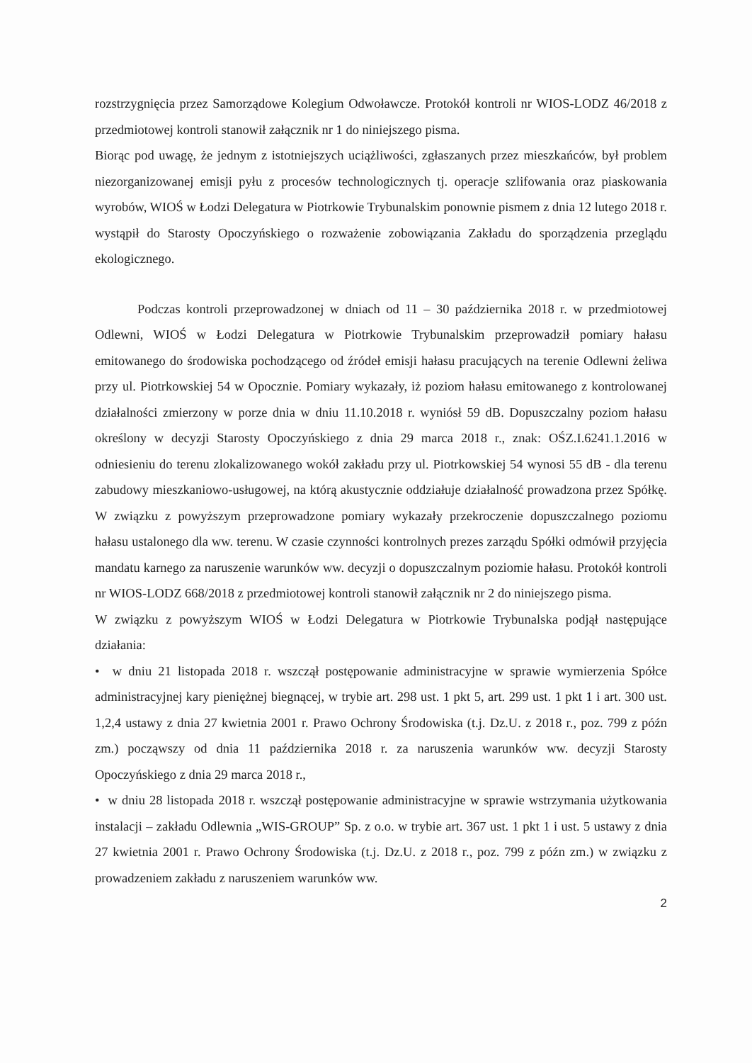rozstrzygnięcia przez Samorządowe Kolegium Odwoławcze. Protokół kontroli nr WIOS-LODZ 46/2018 z przedmiotowej kontroli stanowił załącznik nr 1 do niniejszego pisma.
Biorąc pod uwagę, że jednym z istotniejszych uciążliwości, zgłaszanych przez mieszkańców, był problem niezorganizowanej emisji pyłu z procesów technologicznych tj. operacje szlifowania oraz piaskowania wyrobów, WIOŚ w Łodzi Delegatura w Piotrkowie Trybunalskim ponownie pismem z dnia 12 lutego 2018 r. wystąpił do Starosty Opoczyńskiego o rozważenie zobowiązania Zakładu do sporządzenia przeglądu ekologicznego.
Podczas kontroli przeprowadzonej w dniach od 11 – 30 października 2018 r. w przedmiotowej Odlewni, WIOŚ w Łodzi Delegatura w Piotrkowie Trybunalskim przeprowadził pomiary hałasu emitowanego do środowiska pochodzącego od źródeł emisji hałasu pracujących na terenie Odlewni żeliwa przy ul. Piotrkowskiej 54 w Opocznie. Pomiary wykazały, iż poziom hałasu emitowanego z kontrolowanej działalności zmierzony w porze dnia w dniu 11.10.2018 r. wyniósł 59 dB. Dopuszczalny poziom hałasu określony w decyzji Starosty Opoczyńskiego z dnia 29 marca 2018 r., znak: OŚZ.I.6241.1.2016 w odniesieniu do terenu zlokalizowanego wokół zakładu przy ul. Piotrkowskiej 54 wynosi 55 dB - dla terenu zabudowy mieszkaniowo-usługowej, na którą akustycznie oddziałuje działalność prowadzona przez Spółkę. W związku z powyższym przeprowadzone pomiary wykazały przekroczenie dopuszczalnego poziomu hałasu ustalonego dla ww. terenu. W czasie czynności kontrolnych prezes zarządu Spółki odmówił przyjęcia mandatu karnego za naruszenie warunków ww. decyzji o dopuszczalnym poziomie hałasu. Protokół kontroli nr WIOS-LODZ 668/2018 z przedmiotowej kontroli stanowił załącznik nr 2 do niniejszego pisma.
W związku z powyższym WIOŚ w Łodzi Delegatura w Piotrkowie Trybunalska podjął następujące działania:
• w dniu 21 listopada 2018 r. wszczął postępowanie administracyjne w sprawie wymierzenia Spółce administracyjnej kary pieniężnej biegnącej, w trybie art. 298 ust. 1 pkt 5, art. 299 ust. 1 pkt 1 i art. 300 ust. 1,2,4 ustawy z dnia 27 kwietnia 2001 r. Prawo Ochrony Środowiska (t.j. Dz.U. z 2018 r., poz. 799 z późn zm.) począwszy od dnia 11 października 2018 r. za naruszenia warunków ww. decyzji Starosty Opoczyńskiego z dnia 29 marca 2018 r.,
• w dniu 28 listopada 2018 r. wszczął postępowanie administracyjne w sprawie wstrzymania użytkowania instalacji – zakładu Odlewnia „WIS-GROUP” Sp. z o.o. w trybie art. 367 ust. 1 pkt 1 i ust. 5 ustawy z dnia 27 kwietnia 2001 r. Prawo Ochrony Środowiska (t.j. Dz.U. z 2018 r., poz. 799 z późn zm.) w związku z prowadzeniem zakładu z naruszeniem warunków ww.
2